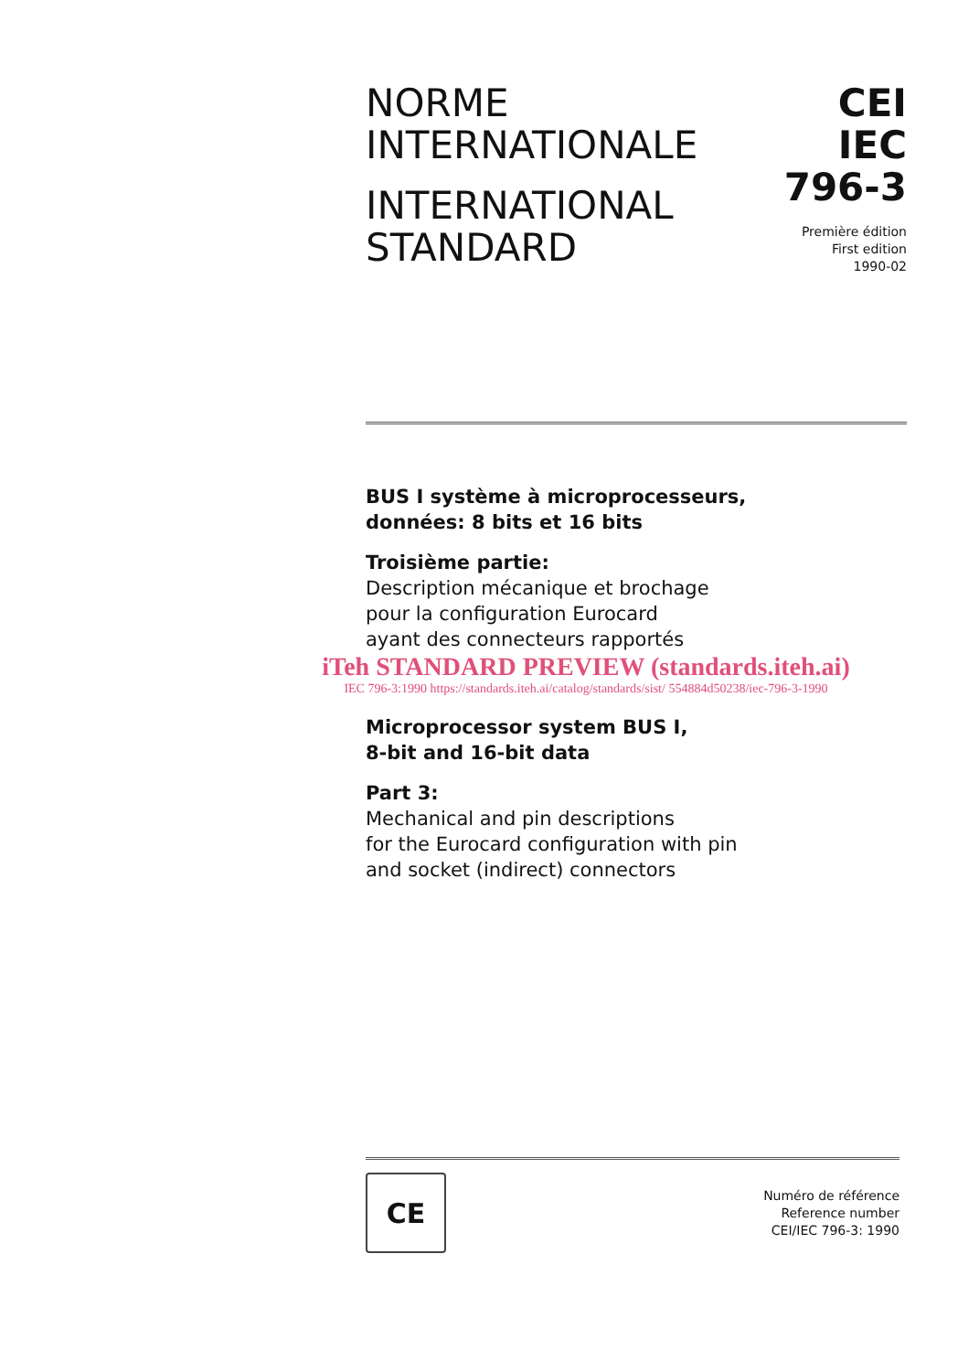NORME
INTERNATIONALE
INTERNATIONAL
STANDARD
CEI
IEC
796-3
Première édition
First edition
1990-02
BUS I système à microprocesseurs,
données: 8 bits et 16 bits
Troisième partie:
Description mécanique et brochage
pour la configuration Eurocard
ayant des connecteurs rapportés
iTeh STANDARD PREVIEW (standards.iteh.ai)
IEC 796-3:1990 https://standards.iteh.ai/catalog/standards/sist/ 554884d50238/iec-796-3-1990
Microprocessor system BUS I,
8-bit and 16-bit data
Part 3:
Mechanical and pin descriptions
for the Eurocard configuration with pin
and socket (indirect) connectors
CE
Numéro de référence
Reference number
CEI/IEC 796-3: 1990